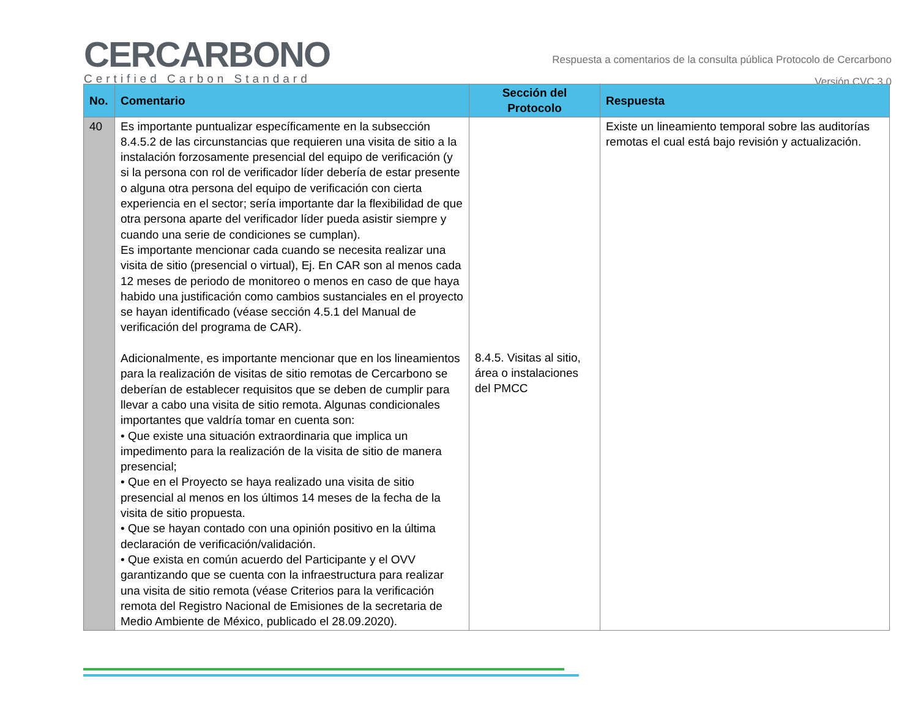CERCARBONO
Certified Carbon Standard
Respuesta a comentarios de la consulta pública Protocolo de Cercarbono
Versión CVC 3.0
| No. | Comentario | Sección del Protocolo | Respuesta |
| --- | --- | --- | --- |
| 40 | Es importante puntualizar específicamente en la subsección 8.4.5.2 de las circunstancias que requieren una visita de sitio a la instalación forzosamente presencial del equipo de verificación (y si la persona con rol de verificador líder debería de estar presente o alguna otra persona del equipo de verificación con cierta experiencia en el sector; sería importante dar la flexibilidad de que otra persona aparte del verificador líder pueda asistir siempre y cuando una serie de condiciones se cumplan). Es importante mencionar cada cuando se necesita realizar una visita de sitio (presencial o virtual), Ej. En CAR son al menos cada 12 meses de periodo de monitoreo o menos en caso de que haya habido una justificación como cambios sustanciales en el proyecto se hayan identificado (véase sección 4.5.1 del Manual de verificación del programa de CAR). Adicionalmente, es importante mencionar que en los lineamientos para la realización de visitas de sitio remotas de Cercarbono se deberían de establecer requisitos que se deben de cumplir para llevar a cabo una visita de sitio remota. Algunas condicionales importantes que valdría tomar en cuenta son: • Que existe una situación extraordinaria que implica un impedimento para la realización de la visita de sitio de manera presencial; • Que en el Proyecto se haya realizado una visita de sitio presencial al menos en los últimos 14 meses de la fecha de la visita de sitio propuesta. • Que se hayan contado con una opinión positivo en la última declaración de verificación/validación. • Que exista en común acuerdo del Participante y el OVV garantizando que se cuenta con la infraestructura para realizar una visita de sitio remota (véase Criterios para la verificación remota del Registro Nacional de Emisiones de la secretaria de Medio Ambiente de México, publicado el 28.09.2020). | 8.4.5. Visitas al sitio, área o instalaciones del PMCC | Existe un lineamiento temporal sobre las auditorías remotas el cual está bajo revisión y actualización. |